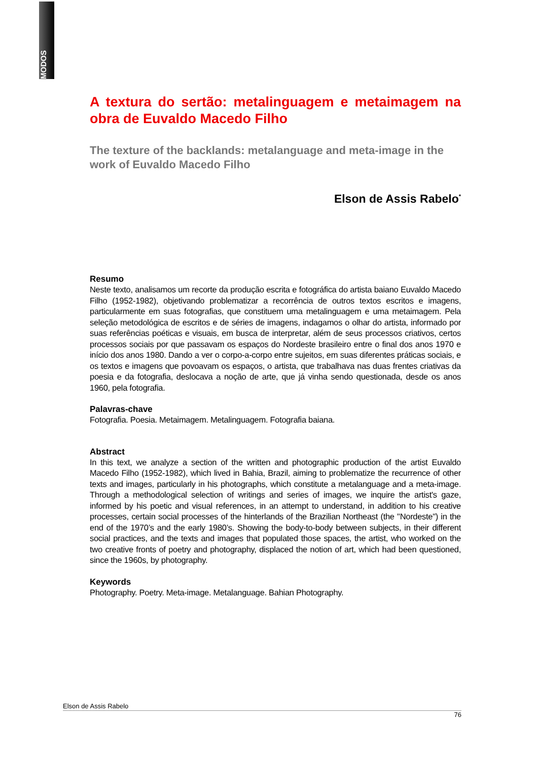MODOS
A textura do sertão: metalinguagem e metaimagem na obra de Euvaldo Macedo Filho
The texture of the backlands: metalanguage and meta-image in the work of Euvaldo Macedo Filho
Elson de Assis Rabelo<sup>*</sup>
Resumo
Neste texto, analisamos um recorte da produção escrita e fotográfica do artista baiano Euvaldo Macedo Filho (1952-1982), objetivando problematizar a recorrência de outros textos escritos e imagens, particularmente em suas fotografias, que constituem uma metalinguagem e uma metaimagem. Pela seleção metodológica de escritos e de séries de imagens, indagamos o olhar do artista, informado por suas referências poéticas e visuais, em busca de interpretar, além de seus processos criativos, certos processos sociais por que passavam os espaços do Nordeste brasileiro entre o final dos anos 1970 e início dos anos 1980. Dando a ver o corpo-a-corpo entre sujeitos, em suas diferentes práticas sociais, e os textos e imagens que povoavam os espaços, o artista, que trabalhava nas duas frentes criativas da poesia e da fotografia, deslocava a noção de arte, que já vinha sendo questionada, desde os anos 1960, pela fotografia.
Palavras-chave
Fotografia. Poesia. Metaimagem. Metalinguagem. Fotografia baiana.
Abstract
In this text, we analyze a section of the written and photographic production of the artist Euvaldo Macedo Filho (1952-1982), which lived in Bahia, Brazil, aiming to problematize the recurrence of other texts and images, particularly in his photographs, which constitute a metalanguage and a meta-image. Through a methodological selection of writings and series of images, we inquire the artist's gaze, informed by his poetic and visual references, in an attempt to understand, in addition to his creative processes, certain social processes of the hinterlands of the Brazilian Northeast (the "Nordeste") in the end of the 1970’s and the early 1980’s. Showing the body-to-body between subjects, in their different social practices, and the texts and images that populated those spaces, the artist, who worked on the two creative fronts of poetry and photography, displaced the notion of art, which had been questioned, since the 1960s, by photography.
Keywords
Photography. Poetry. Meta-image. Metalanguage. Bahian Photography.
Elson de Assis Rabelo
76